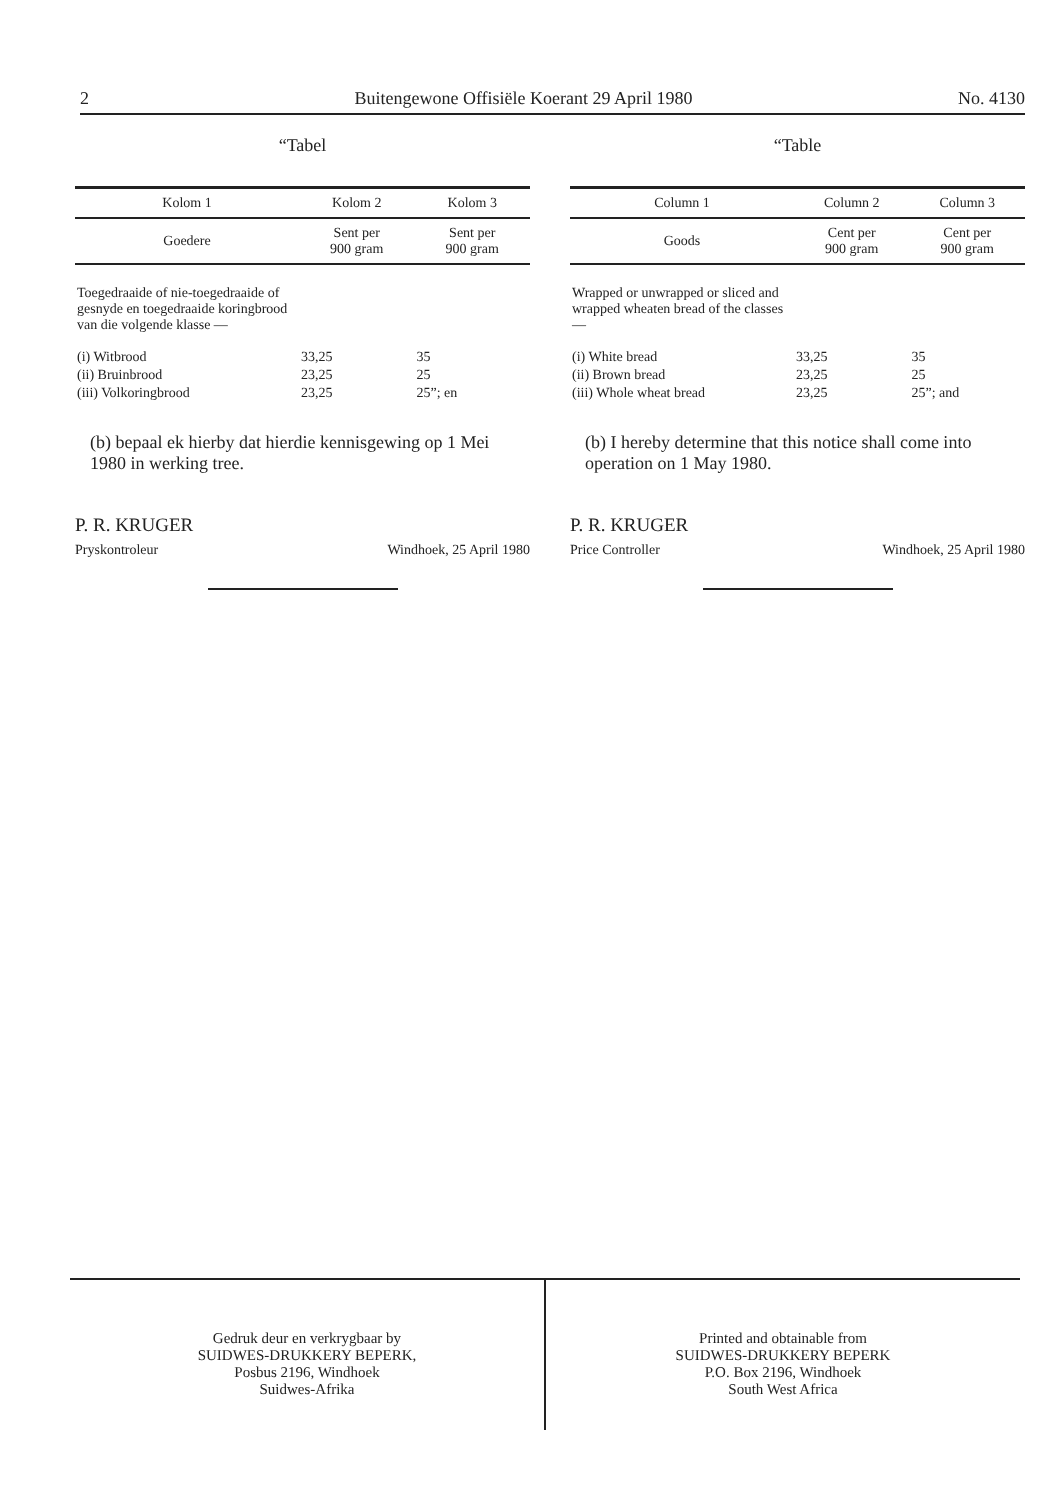2 Buitengewone Offisiële Koerant 29 April 1980 No. 4130
“Tabel
| Kolom 1 | Kolom 2 | Kolom 3 |
| --- | --- | --- |
| Goedere | Sent per 900 gram | Sent per 900 gram |
| Toegedraaide of nie-toegedraaide of gesnyde en toegedraaide koringbrood van die volgende klasse — | | |
| (i) Witbrood | 33,25 | 35 |
| (ii) Bruinbrood | 23,25 | 25 |
| (iii) Volkoringbrood | 23,25 | 25”; en |
(b) bepaal ek hierby dat hierdie kennisgewing op 1 Mei 1980 in werking tree.
P. R. KRUGER
Pryskontroleur Windhoek, 25 April 1980
“Table
| Column 1 | Column 2 | Column 3 |
| --- | --- | --- |
| Goods | Cent per 900 gram | Cent per 900 gram |
| Wrapped or unwrapped or sliced and wrapped wheaten bread of the classes — | | |
| (i) White bread | 33,25 | 35 |
| (ii) Brown bread | 23,25 | 25 |
| (iii) Whole wheat bread | 23,25 | 25”; and |
(b) I hereby determine that this notice shall come into operation on 1 May 1980.
P. R. KRUGER
Price Controller Windhoek, 25 April 1980
Gedruk deur en verkrygbaar by
SUIDWES-DRUKKERY BEPERK,
Posbus 2196, Windhoek
Suidwes-Afrika
Printed and obtainable from
SUIDWES-DRUKKERY BEPERK
P.O. Box 2196, Windhoek
South West Africa